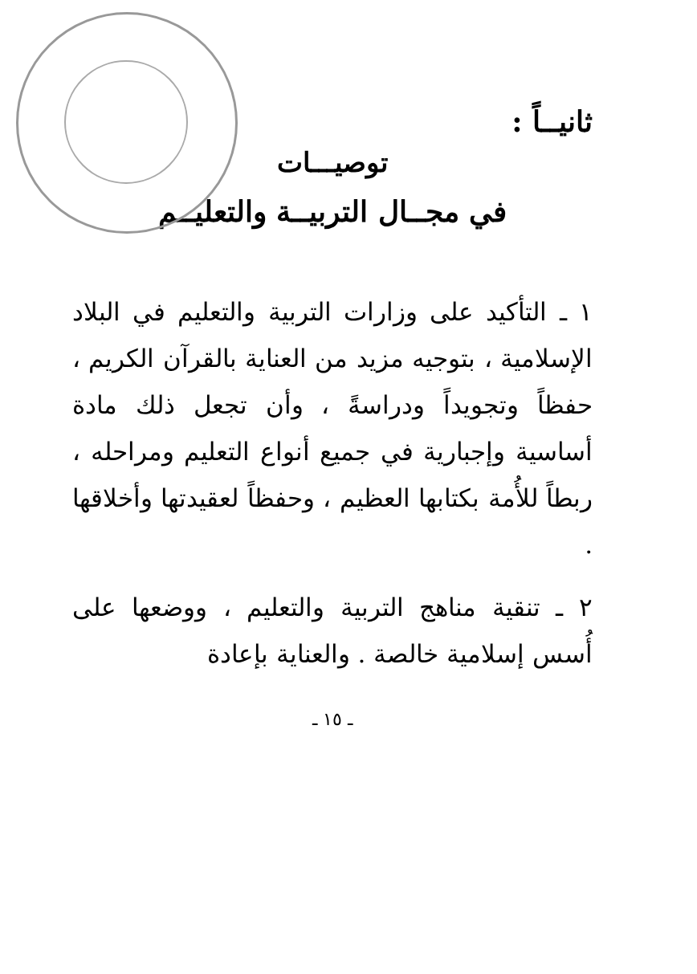ثانيــاً :
توصيـــات
في مجــال التربيــة والتعليــم
١ ـ التأكيد على وزارات التربية والتعليم في البلاد الإسلامية ، بتوجيه مزيد من العناية بالقرآن الكريم ، حفظاً وتجويداً ودراسةً ، وأن تجعل ذلك مادة أساسية وإجبارية في جميع أنواع التعليم ومراحله ، ربطاً للأُمة بكتابها العظيم ، وحفظاً لعقيدتها وأخلاقها .
٢ ـ تنقية مناهج التربية والتعليم ، ووضعها على أُسس إسلامية خالصة . والعناية بإعادة
ـ ١٥ ـ